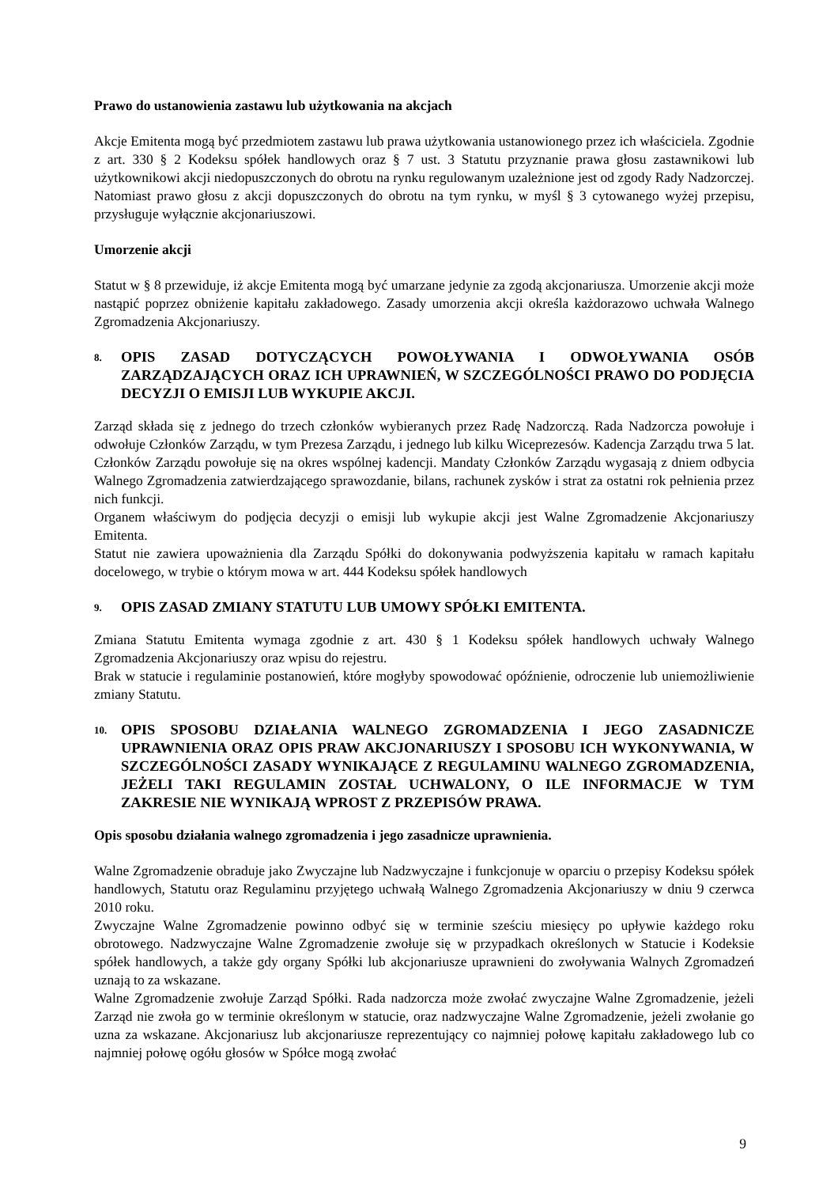Prawo do ustanowienia zastawu lub użytkowania na akcjach
Akcje Emitenta mogą być przedmiotem zastawu lub prawa użytkowania ustanowionego przez ich właściciela. Zgodnie z art. 330 § 2 Kodeksu spółek handlowych oraz § 7 ust. 3 Statutu przyznanie prawa głosu zastawnikowi lub użytkownikowi akcji niedopuszczonych do obrotu na rynku regulowanym uzależnione jest od zgody Rady Nadzorczej. Natomiast prawo głosu z akcji dopuszczonych do obrotu na tym rynku, w myśl § 3 cytowanego wyżej przepisu, przysługuje wyłącznie akcjonariuszowi.
Umorzenie akcji
Statut w § 8 przewiduje, iż akcje Emitenta mogą być umarzane jedynie za zgodą akcjonariusza. Umorzenie akcji może nastąpić poprzez obniżenie kapitału zakładowego. Zasady umorzenia akcji określa każdorazowo uchwała Walnego Zgromadzenia Akcjonariuszy.
8. OPIS ZASAD DOTYCZĄCYCH POWOŁYWANIA I ODWOŁYWANIA OSÓB ZARZĄDZAJĄCYCH ORAZ ICH UPRAWNIEŃ, W SZCZEGÓLNOŚCI PRAWO DO PODJĘCIA DECYZJI O EMISJI LUB WYKUPIE AKCJI.
Zarząd składa się z jednego do trzech członków wybieranych przez Radę Nadzorczą. Rada Nadzorcza powołuje i odwołuje Członków Zarządu, w tym Prezesa Zarządu, i jednego lub kilku Wiceprezesów. Kadencja Zarządu trwa 5 lat. Członków Zarządu powołuje się na okres wspólnej kadencji. Mandaty Członków Zarządu wygasają z dniem odbycia Walnego Zgromadzenia zatwierdzającego sprawozdanie, bilans, rachunek zysków i strat za ostatni rok pełnienia przez nich funkcji.
Organem właściwym do podjęcia decyzji o emisji lub wykupie akcji jest Walne Zgromadzenie Akcjonariuszy Emitenta.
Statut nie zawiera upoważnienia dla Zarządu Spółki do dokonywania podwyższenia kapitału w ramach kapitału docelowego, w trybie o którym mowa w art. 444 Kodeksu spółek handlowych
9. OPIS ZASAD ZMIANY STATUTU LUB UMOWY SPÓŁKI EMITENTA.
Zmiana Statutu Emitenta wymaga zgodnie z art. 430 § 1 Kodeksu spółek handlowych uchwały Walnego Zgromadzenia Akcjonariuszy oraz wpisu do rejestru.
Brak w statucie i regulaminie postanowień, które mogłyby spowodować opóźnienie, odroczenie lub uniemożliwienie zmiany Statutu.
10. OPIS SPOSOBU DZIAŁANIA WALNEGO ZGROMADZENIA I JEGO ZASADNICZE UPRAWNIENIA ORAZ OPIS PRAW AKCJONARIUSZY I SPOSOBU ICH WYKONYWANIA, W SZCZEGÓLNOŚCI ZASADY WYNIKAJĄCE Z REGULAMINU WALNEGO ZGROMADZENIA, JEŻELI TAKI REGULAMIN ZOSTAŁ UCHWALONY, O ILE INFORMACJE W TYM ZAKRESIE NIE WYNIKAJĄ WPROST Z PRZEPISÓW PRAWA.
Opis sposobu działania walnego zgromadzenia i jego zasadnicze uprawnienia.
Walne Zgromadzenie obraduje jako Zwyczajne lub Nadzwyczajne i funkcjonuje w oparciu o przepisy Kodeksu spółek handlowych, Statutu oraz Regulaminu przyjętego uchwałą Walnego Zgromadzenia Akcjonariuszy w dniu 9 czerwca 2010 roku.
Zwyczajne Walne Zgromadzenie powinno odbyć się w terminie sześciu miesięcy po upływie każdego roku obrotowego. Nadzwyczajne Walne Zgromadzenie zwołuje się w przypadkach określonych w Statucie i Kodeksie spółek handlowych, a także gdy organy Spółki lub akcjonariusze uprawnieni do zwoływania Walnych Zgromadzeń uznają to za wskazane.
Walne Zgromadzenie zwołuje Zarząd Spółki. Rada nadzorcza może zwołać zwyczajne Walne Zgromadzenie, jeżeli Zarząd nie zwoła go w terminie określonym w statucie, oraz nadzwyczajne Walne Zgromadzenie, jeżeli zwołanie go uzna za wskazane. Akcjonariusz lub akcjonariusze reprezentujący co najmniej połowę kapitału zakładowego lub co najmniej połowę ogółu głosów w Spółce mogą zwołać
9